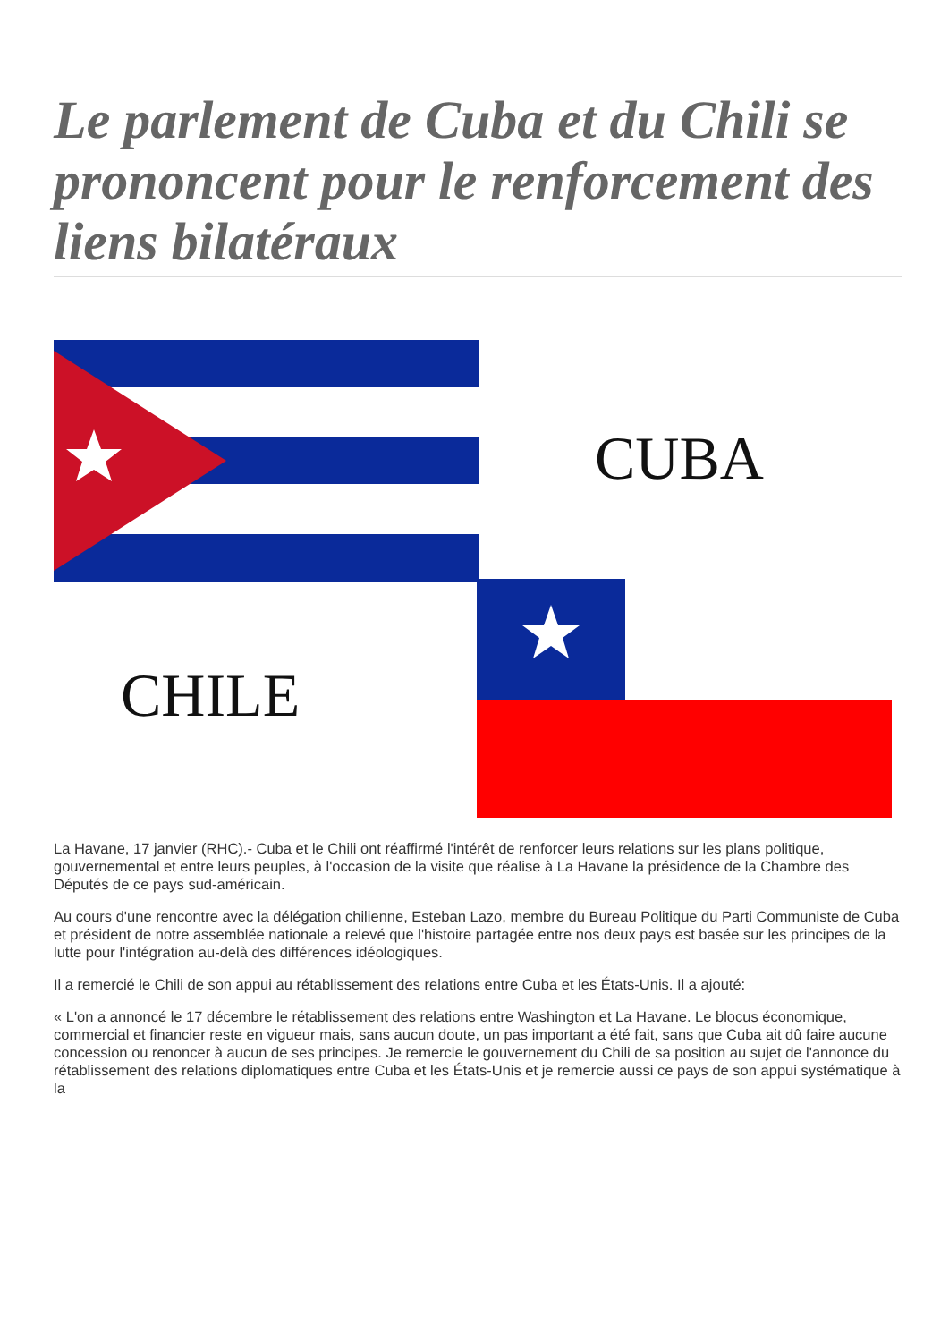Le parlement de Cuba et du Chili se prononcent pour le renforcement des liens bilatéraux
CUBA
CHILE
La Havane, 17 janvier (RHC).- Cuba et le Chili ont réaffirmé l'intérêt de renforcer leurs relations sur les plans politique, gouvernemental et entre leurs peuples, à l'occasion de la visite que réalise à La Havane la présidence de la Chambre des Députés de ce pays sud-américain.
Au cours d'une rencontre avec la délégation chilienne, Esteban Lazo, membre du Bureau Politique du Parti Communiste de Cuba et président de notre assemblée nationale a relevé que l'histoire partagée entre nos deux pays est basée sur les principes de la lutte pour l'intégration au-delà des différences idéologiques.
Il a remercié le Chili de son appui au rétablissement des relations entre Cuba et les États-Unis. Il a ajouté:
« L'on a annoncé le 17 décembre le rétablissement des relations entre Washington et La Havane. Le blocus économique, commercial et financier reste en vigueur mais, sans aucun doute, un pas important a été fait, sans que Cuba ait dû faire aucune concession ou renoncer à aucun de ses principes. Je remercie le gouvernement du Chili de sa position au sujet de l'annonce du rétablissement des relations diplomatiques entre Cuba et les États-Unis et je remercie aussi ce pays de son appui systématique à la